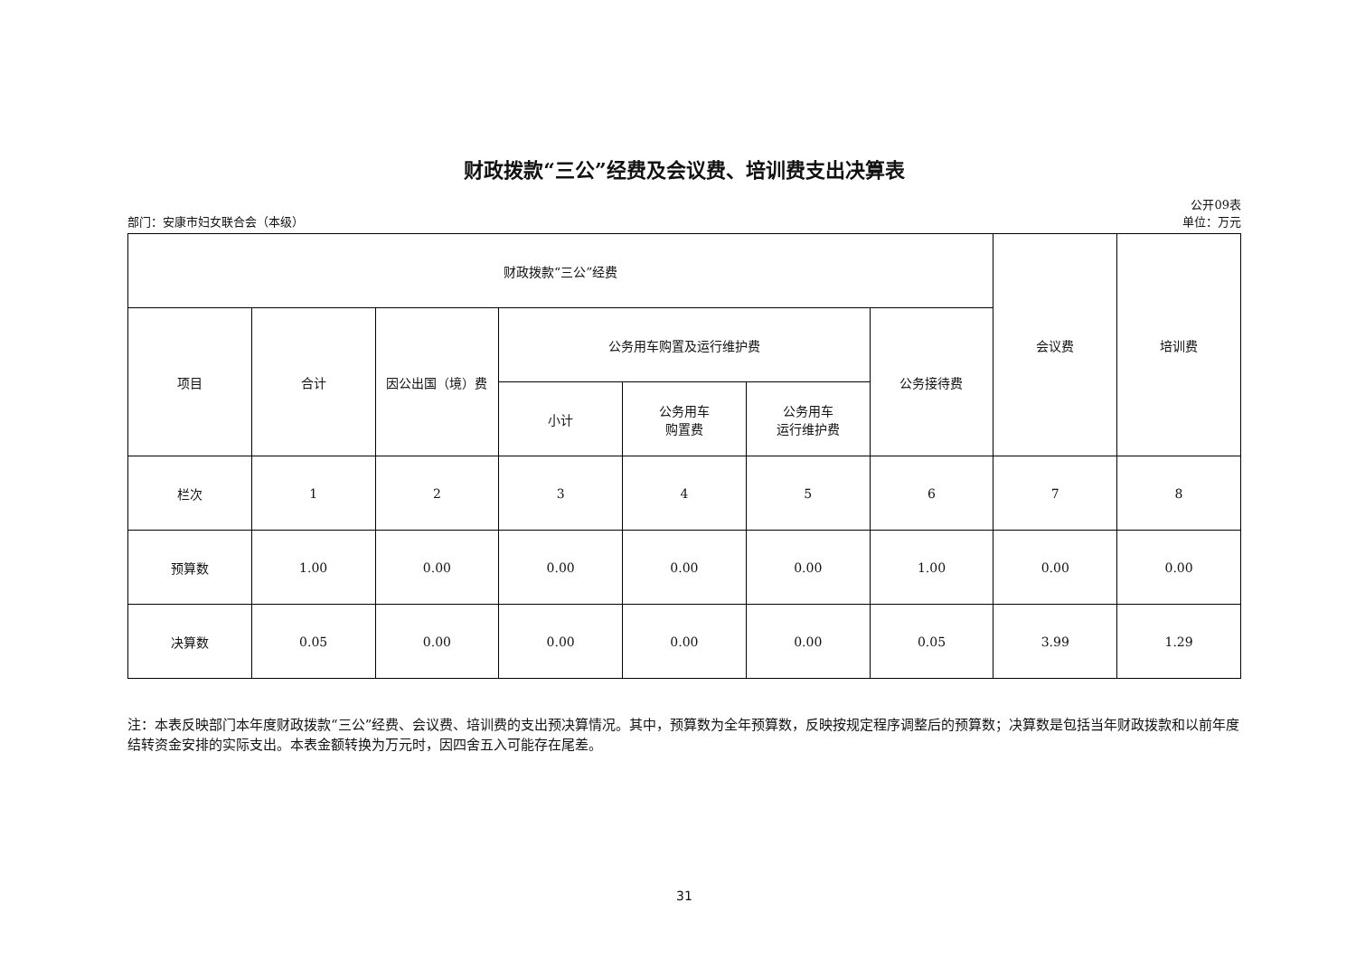财政拨款“三公”经费及会议费、培训费支出决算表
部门：安康市妇女联合会（本级）
公开09表
单位：万元
| 财政拨款“三公”经费 | | | | | | | 会议费 | 培训费 |
| --- | --- | --- | --- | --- | --- | --- | --- | --- |
| 项目 | 合计 | 因公出国（境）费 | 公务用车购置及运行维护费 | | | 公务接待费 | | |
| | | | 小计 | 公务用车 购置费 | 公务用车 运行维护费 | | | |
| 栏次 | 1 | 2 | 3 | 4 | 5 | 6 | 7 | 8 |
| 预算数 | 1.00 | 0.00 | 0.00 | 0.00 | 0.00 | 1.00 | 0.00 | 0.00 |
| 决算数 | 0.05 | 0.00 | 0.00 | 0.00 | 0.00 | 0.05 | 3.99 | 1.29 |
注：本表反映部门本年度财政拨款“三公”经费、会议费、培训费的支出预决算情况。其中，预算数为全年预算数，反映按规定程序调整后的预算数；决算数是包括当年财政拨款和以前年度结转资金安排的实际支出。本表金额转换为万元时，因四舍五入可能存在尾差。
31